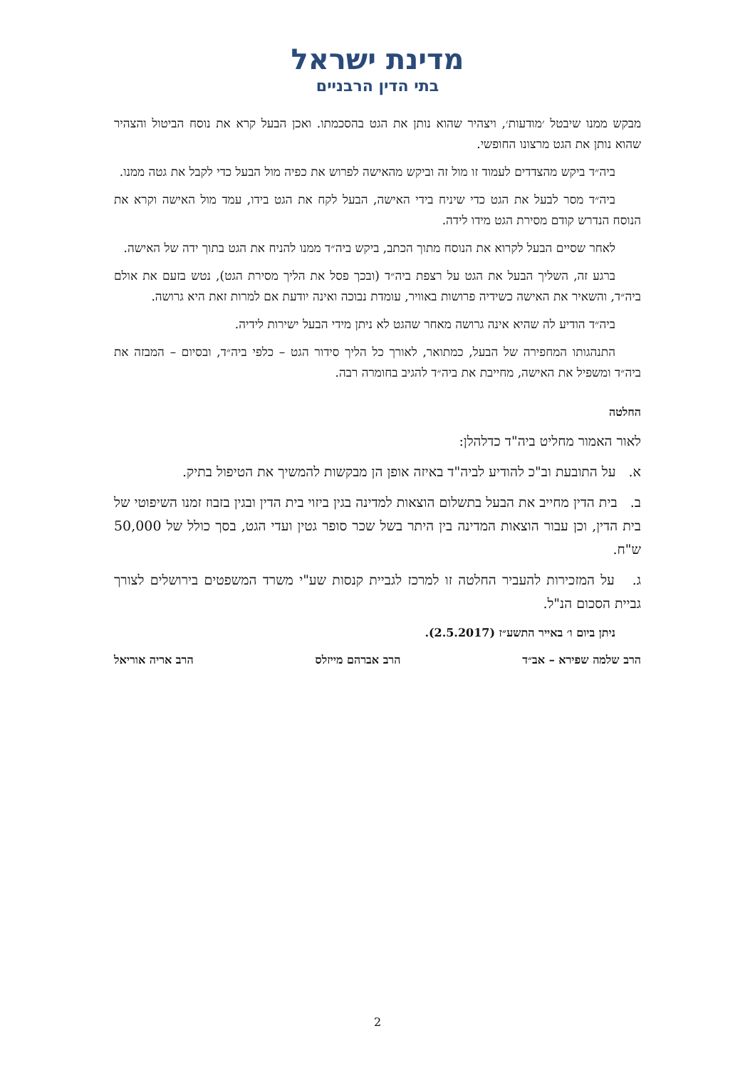מדינת ישראל
בתי הדין הרבניים
מבקש ממנו שיבטל ׳מודעות׳, ויצהיר שהוא נותן את הגט בהסכמתו. ואכן הבעל קרא את נוסח הביטול והצהיר שהוא נותן את הגט מרצונו החופשי.
ביה״ד ביקש מהצדדים לעמוד זו מול זה וביקש מהאישה לפרוש את כפיה מול הבעל כדי לקבל את גטה ממנו.
ביה״ד מסר לבעל את הגט כדי שיניח בידי האישה, הבעל לקח את הגט בידו, עמד מול האישה וקרא את הנוסח הנדרש קודם מסירת הגט מידו לידה.
לאחר שסיים הבעל לקרוא את הנוסח מתוך הכתב, ביקש ביה״ד ממנו להניח את הגט בתוך ידה של האישה.
ברגע זה, השליך הבעל את הגט על רצפת ביה״ד (ובכך פסל את הליך מסירת הגט), נטש בזעם את אולם ביה״ד, והשאיר את האישה כשידיה פרושות באוויר, עומדת נבוכה ואינה יודעת אם למרות זאת היא גרושה.
ביה״ד הודיע לה שהיא אינה גרושה מאחר שהגט לא ניתן מידי הבעל ישירות לידיה.
התנהגותו המחפירה של הבעל, כמתואר, לאורך כל הליך סידור הגט – כלפי ביה״ד, ובסיום – המבזה את ביה״ד ומשפיל את האישה, מחייבת את ביה״ד להגיב בחומרה רבה.
החלטה
לאור האמור מחליט ביה"ד כדלהלן:
א. על התובעת וב"כ להודיע לביה"ד באיזה אופן הן מבקשות להמשיך את הטיפול בתיק.
ב. בית הדין מחייב את הבעל בתשלום הוצאות למדינה בגין ביזוי בית הדין ובגין בזבוז זמנו השיפוטי של בית הדין, וכן עבור הוצאות המדינה בין היתר בשל שכר סופר גטין ועדי הגט, בסך כולל של 50,000 ש"ח.
ג. על המזכירות להעביר החלטה זו למרכז לגביית קנסות שע"י משרד המשפטים בירושלים לצורך גביית הסכום הנ"ל.
ניתן ביום ו׳ באייר התשע״ז (2.5.2017).
הרב שלמה שפירא – אב״ד הרב אברהם מייזלס הרב אריה אוריאל
2